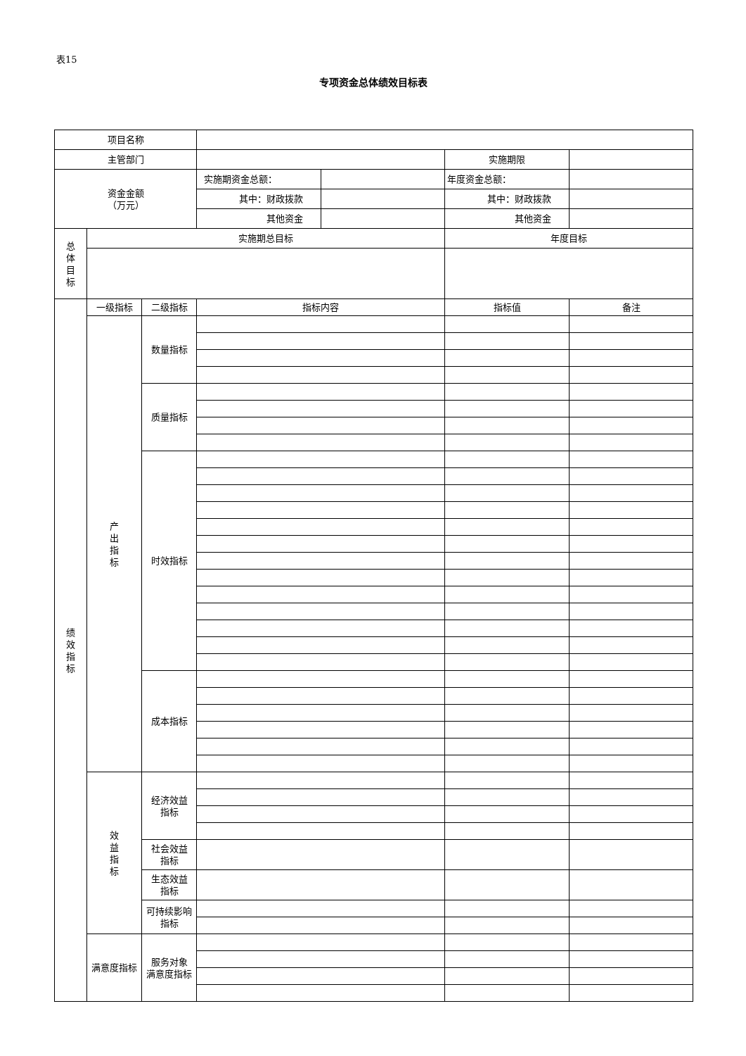表15
专项资金总体绩效目标表
| 项目名称 | | | | | | |
| 主管部门 | | | | | 实施期限 | |
| 资金金额 （万元） | | | 实施期资金总额： | | 年度资金总额： | |
| | | | 其中：财政拨款 | | 其中：财政拨款 | |
| | | | 其他资金 | | 其他资金 | |
| 总 体 目 标 | 实施期总目标 | | | | 年度目标 | |
| 绩 效 指 标 | 一级指标 | 二级指标 | 指标内容 | | 指标值 | 备注 |
| | 产 出 指 标 | 数量指标 | | | | |
| | | 质量指标 | | | | |
| | | 时效指标 | | | | |
| | | 成本指标 | | | | |
| | 效 益 指 标 | 经济效益 指标 | | | | |
| | | 社会效益 指标 | | | | |
| | | 生态效益 指标 | | | | |
| | | 可持续影响 指标 | | | | |
| | 满意度指标 | 服务对象 满意度指标 | | | | |